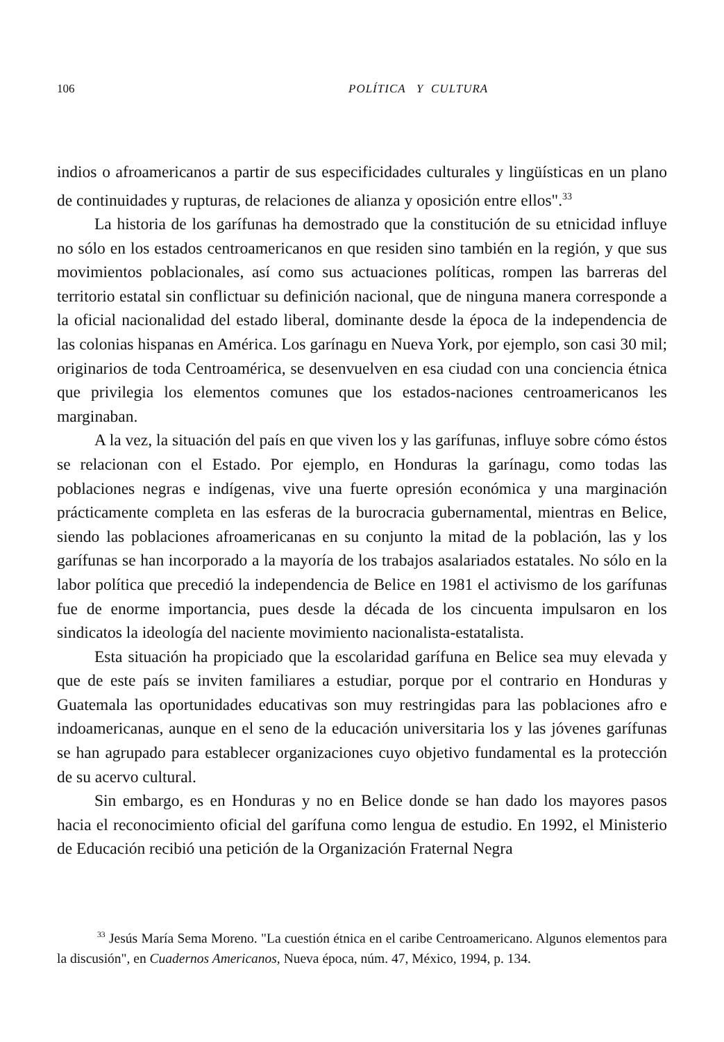106 POLÍTICA Y CULTURA
indios o afroamericanos a partir de sus especificidades culturales y lingüísticas en un plano de continuidades y rupturas, de relaciones de alianza y oposición entre ellos".<sup>33</sup>
La historia de los garífunas ha demostrado que la constitución de su etnicidad influye no sólo en los estados centroamericanos en que residen sino también en la región, y que sus movimientos poblacionales, así como sus actuaciones políticas, rompen las barreras del territorio estatal sin conflictuar su definición nacional, que de ninguna manera corresponde a la oficial nacionalidad del estado liberal, dominante desde la época de la independencia de las colonias hispanas en América. Los garínagu en Nueva York, por ejemplo, son casi 30 mil; originarios de toda Centroamérica, se desenvuelven en esa ciudad con una conciencia étnica que privilegia los elementos comunes que los estados-naciones centroamericanos les marginaban.
A la vez, la situación del país en que viven los y las garífunas, influye sobre cómo éstos se relacionan con el Estado. Por ejemplo, en Honduras la garínagu, como todas las poblaciones negras e indígenas, vive una fuerte opresión económica y una marginación prácticamente completa en las esferas de la burocracia gubernamental, mientras en Belice, siendo las poblaciones afroamericanas en su conjunto la mitad de la población, las y los garífunas se han incorporado a la mayoría de los trabajos asalariados estatales. No sólo en la labor política que precedió la independencia de Belice en 1981 el activismo de los garífunas fue de enorme importancia, pues desde la década de los cincuenta impulsaron en los sindicatos la ideología del naciente movimiento nacionalista-estatalista.
Esta situación ha propiciado que la escolaridad garífuna en Belice sea muy elevada y que de este país se inviten familiares a estudiar, porque por el contrario en Honduras y Guatemala las oportunidades educativas son muy restringidas para las poblaciones afro e indoamericanas, aunque en el seno de la educación universitaria los y las jóvenes garífunas se han agrupado para establecer organizaciones cuyo objetivo fundamental es la protección de su acervo cultural.
Sin embargo, es en Honduras y no en Belice donde se han dado los mayores pasos hacia el reconocimiento oficial del garífuna como lengua de estudio. En 1992, el Ministerio de Educación recibió una petición de la Organización Fraternal Negra
<sup>33</sup> Jesús María Sema Moreno. "La cuestión étnica en el caribe Centroamericano. Algunos elementos para la discusión", en Cuadernos Americanos, Nueva época, núm. 47, México, 1994, p. 134.